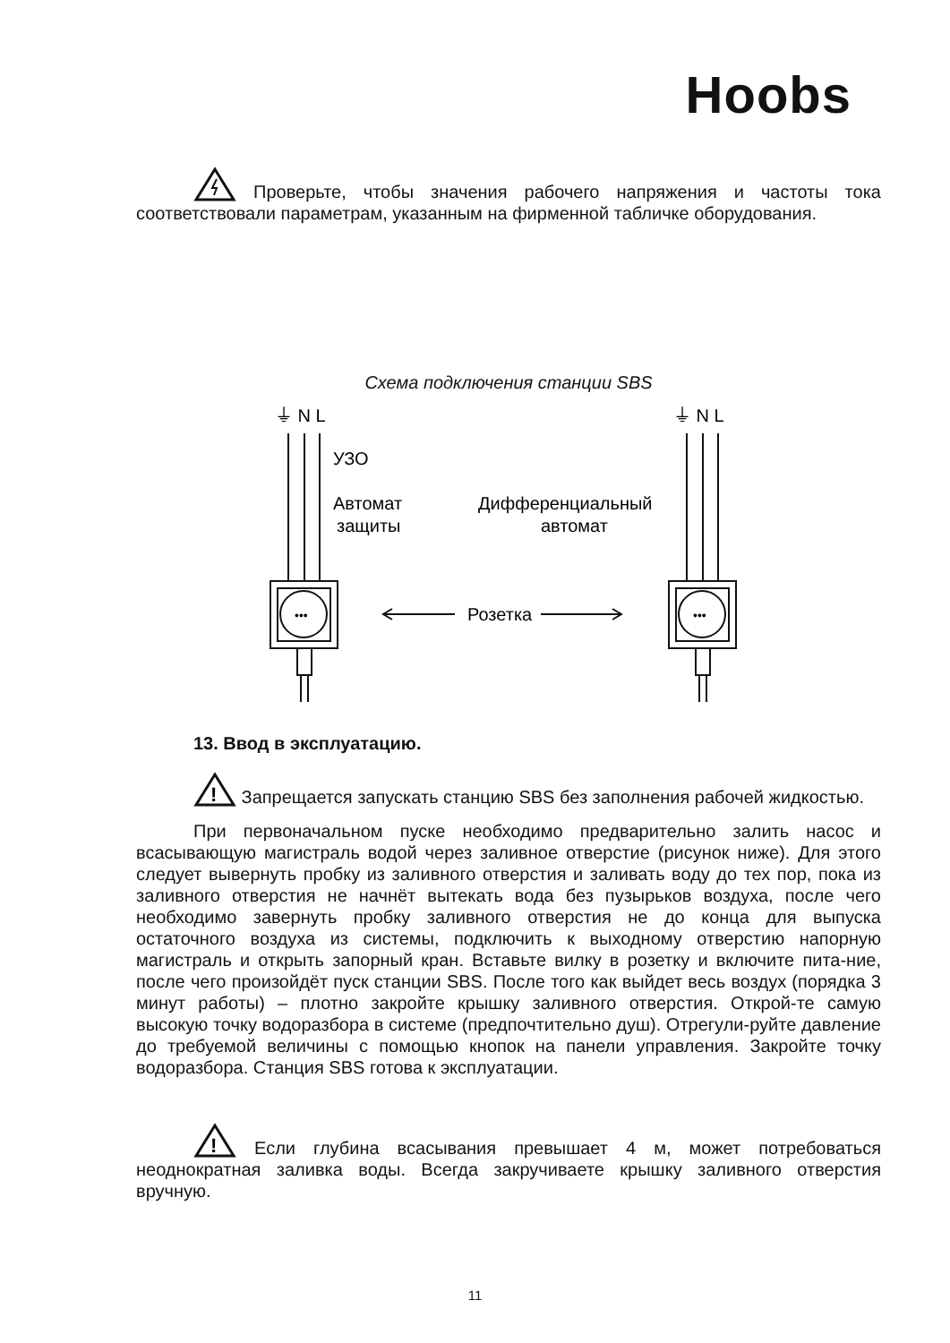Hoobs
Проверьте, чтобы значения рабочего напряжения и частоты тока соответствовали параметрам, указанным на фирменной табличке оборудования.
Схема подключения станции SBS
⏚ N L
⏚ N L
УЗО
Автомат
защиты
Дифференциальный
автомат
Розетка
•••
•••
13. Ввод в эксплуатацию.
!
Запрещается запускать станцию SBS без заполнения рабочей жидкостью.
При первоначальном пуске необходимо предварительно залить насос и всасывающую магистраль водой через заливное отверстие (рисунок ниже). Для этого следует вывернуть пробку из заливного отверстия и заливать воду до тех пор, пока из заливного отверстия не начнёт вытекать вода без пузырьков воздуха, после чего необходимо завернуть пробку заливного отверстия не до конца для выпуска остаточного воздуха из системы, подключить к выходному отверстию напорную магистраль и открыть запорный кран. Вставьте вилку в розетку и включите пита-ние, после чего произойдёт пуск станции SBS. После того как выйдет весь воздух (порядка 3 минут работы) – плотно закройте крышку заливного отверстия. Открой-те самую высокую точку водоразбора в системе (предпочтительно душ). Отрегули-руйте давление до требуемой величины с помощью кнопок на панели управления. Закройте точку водоразбора. Станция SBS готова к эксплуатации.
!
Если глубина всасывания превышает 4 м, может потребоваться неоднократная заливка воды. Всегда закручиваете крышку заливного отверстия вручную.
11